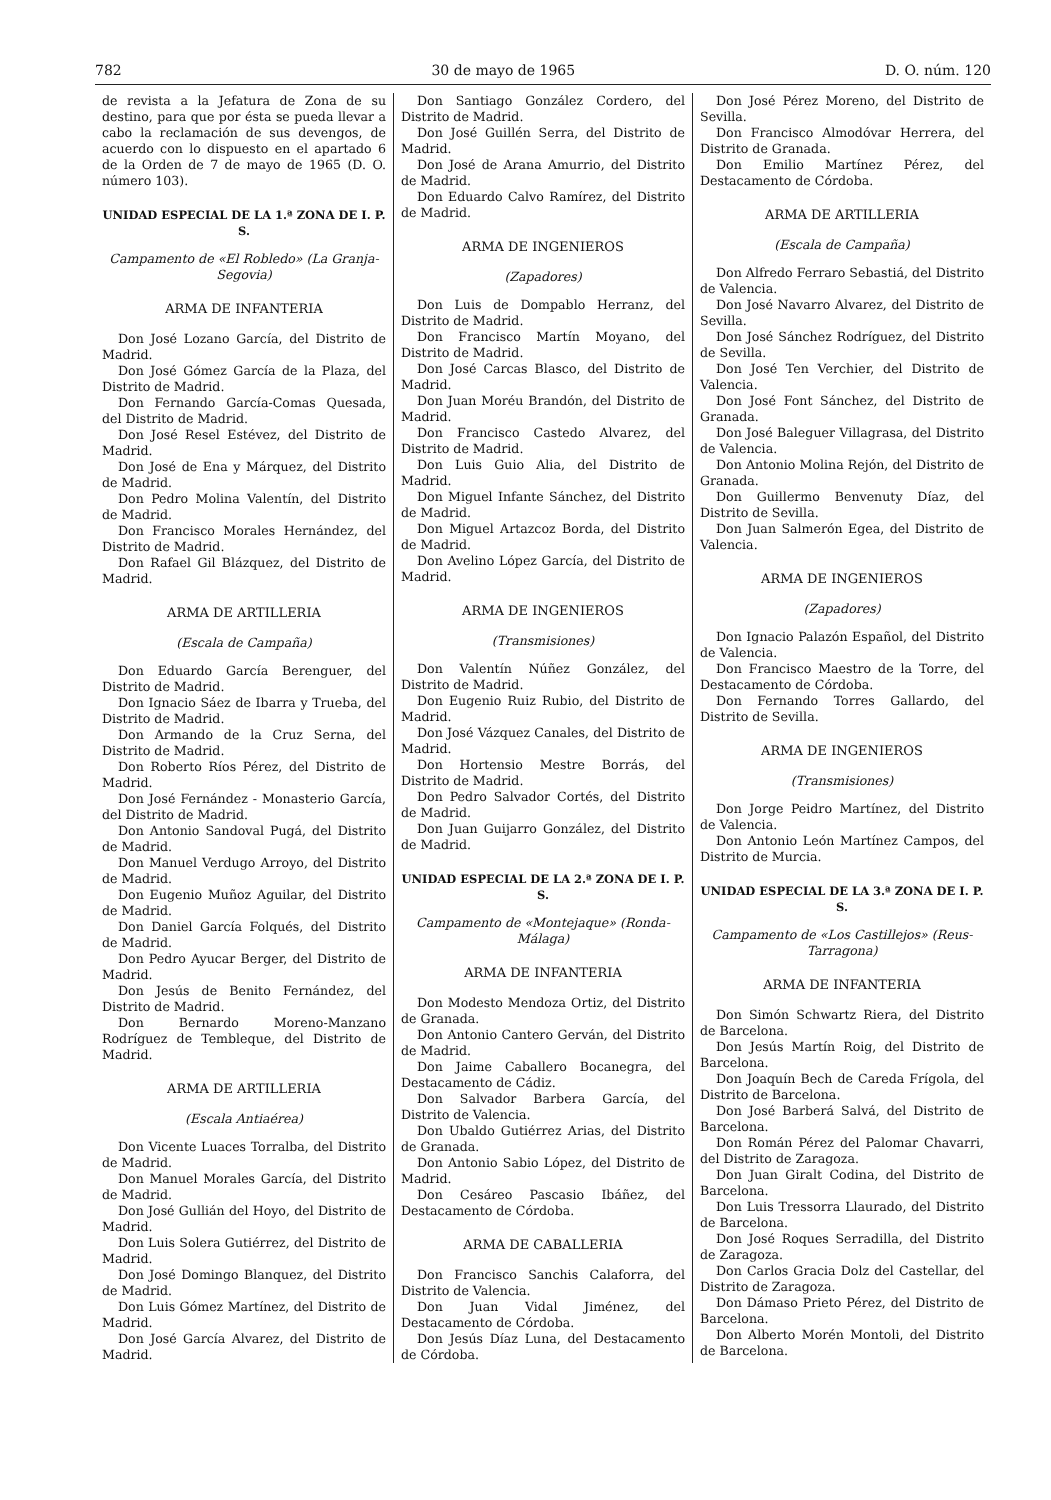782 30 de mayo de 1965 D. O. núm. 120
de revista a la Jefatura de Zona de su destino, para que por ésta se pueda llevar a cabo la reclamación de sus devengos, de acuerdo con lo dispuesto en el apartado 6 de la Orden de 7 de mayo de 1965 (D. O. número 103).
UNIDAD ESPECIAL DE LA 1.ª ZONA DE I. P. S.
Campamento de «El Robledo» (La Granja-Segovia)
ARMA DE INFANTERIA
Don José Lozano García, del Distrito de Madrid.
Don José Gómez García de la Plaza, del Distrito de Madrid.
Don Fernando García-Comas Quesada, del Distrito de Madrid.
Don José Resel Estévez, del Distrito de Madrid.
Don José de Ena y Márquez, del Distrito de Madrid.
Don Pedro Molina Valentín, del Distrito de Madrid.
Don Francisco Morales Hernández, del Distrito de Madrid.
Don Rafael Gil Blázquez, del Distrito de Madrid.
ARMA DE ARTILLERIA
(Escala de Campaña)
Don Eduardo García Berenguer, del Distrito de Madrid.
Don Ignacio Sáez de Ibarra y Trueba, del Distrito de Madrid.
Don Armando de la Cruz Serna, del Distrito de Madrid.
Don Roberto Ríos Pérez, del Distrito de Madrid.
Don José Fernández - Monasterio García, del Distrito de Madrid.
Don Antonio Sandoval Pugá, del Distrito de Madrid.
Don Manuel Verdugo Arroyo, del Distrito de Madrid.
Don Eugenio Muñoz Aguilar, del Distrito de Madrid.
Don Daniel García Folqués, del Distrito de Madrid.
Don Pedro Ayucar Berger, del Distrito de Madrid.
Don Jesús de Benito Fernández, del Distrito de Madrid.
Don Bernardo Moreno-Manzano Rodríguez de Tembleque, del Distrito de Madrid.
ARMA DE ARTILLERIA
(Escala Antiaérea)
Don Vicente Luaces Torralba, del Distrito de Madrid.
Don Manuel Morales García, del Distrito de Madrid.
Don José Gullián del Hoyo, del Distrito de Madrid.
Don Luis Solera Gutiérrez, del Distrito de Madrid.
Don José Domingo Blanquez, del Distrito de Madrid.
Don Luis Gómez Martínez, del Distrito de Madrid.
Don José García Alvarez, del Distrito de Madrid.
Don Santiago González Cordero, del Distrito de Madrid.
Don José Guillén Serra, del Distrito de Madrid.
Don José de Arana Amurrio, del Distrito de Madrid.
Don Eduardo Calvo Ramírez, del Distrito de Madrid.
ARMA DE INGENIEROS
(Zapadores)
Don Luis de Dompablo Herranz, del Distrito de Madrid.
Don Francisco Martín Moyano, del Distrito de Madrid.
Don José Carcas Blasco, del Distrito de Madrid.
Don Juan Moréu Brandón, del Distrito de Madrid.
Don Francisco Castedo Alvarez, del Distrito de Madrid.
Don Luis Guio Alia, del Distrito de Madrid.
Don Miguel Infante Sánchez, del Distrito de Madrid.
Don Miguel Artazcoz Borda, del Distrito de Madrid.
Don Avelino López García, del Distrito de Madrid.
ARMA DE INGENIEROS
(Transmisiones)
Don Valentín Núñez González, del Distrito de Madrid.
Don Eugenio Ruiz Rubio, del Distrito de Madrid.
Don José Vázquez Canales, del Distrito de Madrid.
Don Hortensio Mestre Borrás, del Distrito de Madrid.
Don Pedro Salvador Cortés, del Distrito de Madrid.
Don Juan Guijarro González, del Distrito de Madrid.
UNIDAD ESPECIAL DE LA 2.ª ZONA DE I. P. S.
Campamento de «Montejaque» (Ronda-Málaga)
ARMA DE INFANTERIA
Don Modesto Mendoza Ortiz, del Distrito de Granada.
Don Antonio Cantero Gerván, del Distrito de Madrid.
Don Jaime Caballero Bocanegra, del Destacamento de Cádiz.
Don Salvador Barbera García, del Distrito de Valencia.
Don Ubaldo Gutiérrez Arias, del Distrito de Granada.
Don Antonio Sabio López, del Distrito de Madrid.
Don Cesáreo Pascasio Ibáñez, del Destacamento de Córdoba.
ARMA DE CABALLERIA
Don Francisco Sanchis Calaforra, del Distrito de Valencia.
Don Juan Vidal Jiménez, del Destacamento de Córdoba.
Don Jesús Díaz Luna, del Destacamento de Córdoba.
Don José Pérez Moreno, del Distrito de Sevilla.
Don Francisco Almodóvar Herrera, del Distrito de Granada.
Don Emilio Martínez Pérez, del Destacamento de Córdoba.
ARMA DE ARTILLERIA
(Escala de Campaña)
Don Alfredo Ferraro Sebastiá, del Distrito de Valencia.
Don José Navarro Alvarez, del Distrito de Sevilla.
Don José Sánchez Rodríguez, del Distrito de Sevilla.
Don José Ten Verchier, del Distrito de Valencia.
Don José Font Sánchez, del Distrito de Granada.
Don José Baleguer Villagrasa, del Distrito de Valencia.
Don Antonio Molina Rejón, del Distrito de Granada.
Don Guillermo Benvenuty Díaz, del Distrito de Sevilla.
Don Juan Salmerón Egea, del Distrito de Valencia.
ARMA DE INGENIEROS
(Zapadores)
Don Ignacio Palazón Español, del Distrito de Valencia.
Don Francisco Maestro de la Torre, del Destacamento de Córdoba.
Don Fernando Torres Gallardo, del Distrito de Sevilla.
ARMA DE INGENIEROS
(Transmisiones)
Don Jorge Peidro Martínez, del Distrito de Valencia.
Don Antonio León Martínez Campos, del Distrito de Murcia.
UNIDAD ESPECIAL DE LA 3.ª ZONA DE I. P. S.
Campamento de «Los Castillejos» (Reus-Tarragona)
ARMA DE INFANTERIA
Don Simón Schwartz Riera, del Distrito de Barcelona.
Don Jesús Martín Roig, del Distrito de Barcelona.
Don Joaquín Bech de Careda Frígola, del Distrito de Barcelona.
Don José Barberá Salvá, del Distrito de Barcelona.
Don Román Pérez del Palomar Chavarri, del Distrito de Zaragoza.
Don Juan Giralt Codina, del Distrito de Barcelona.
Don Luis Tressorra Llaurado, del Distrito de Barcelona.
Don José Roques Serradilla, del Distrito de Zaragoza.
Don Carlos Gracia Dolz del Castellar, del Distrito de Zaragoza.
Don Dámaso Prieto Pérez, del Distrito de Barcelona.
Don Alberto Morén Montoli, del Distrito de Barcelona.